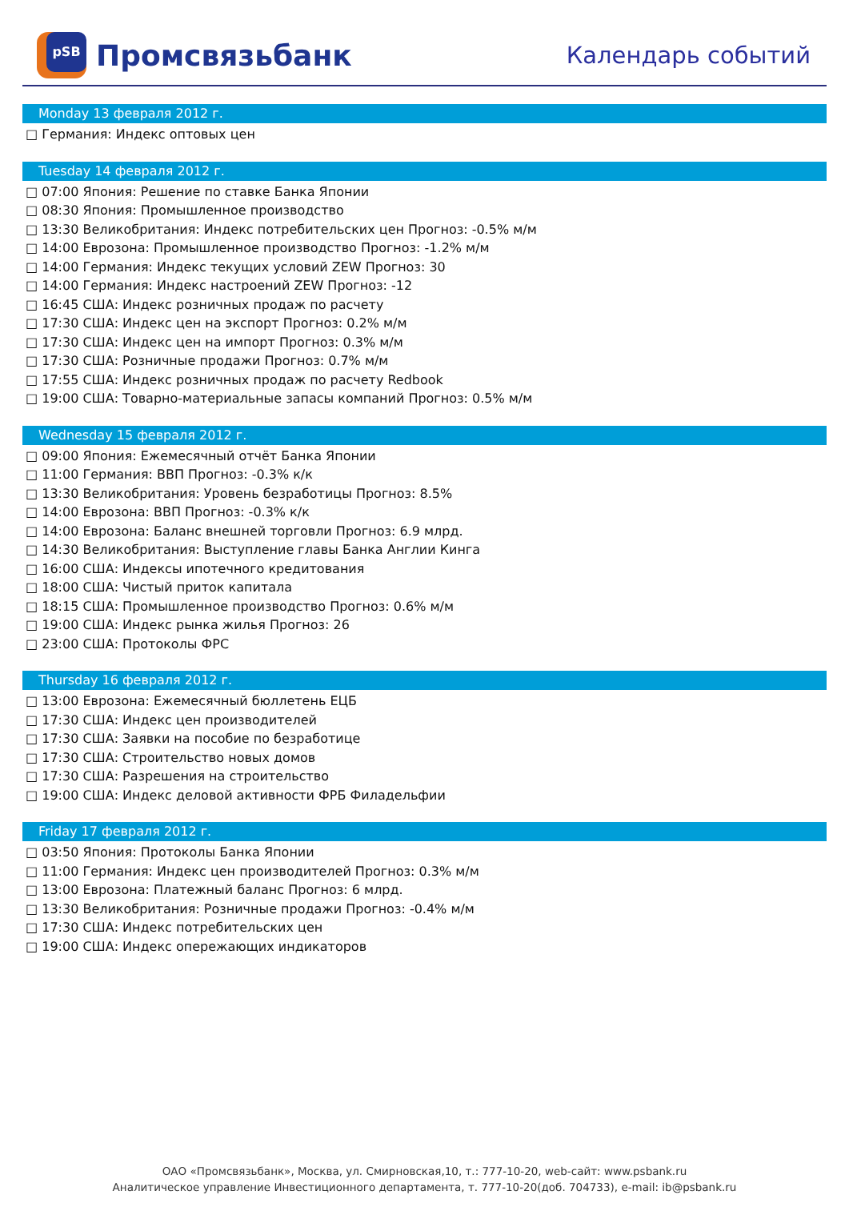pSB
Промсвязьбанк
Календарь событий
Monday 13 февраля 2012 г.
□ Германия: Индекс оптовых цен
Tuesday 14 февраля 2012 г.
□ 07:00 Япония: Решение по ставке Банка Японии
□ 08:30 Япония: Промышленное производство
□ 13:30 Великобритания: Индекс потребительских цен Прогноз: -0.5% м/м
□ 14:00 Еврозона: Промышленное производство Прогноз: -1.2% м/м
□ 14:00 Германия: Индекс текущих условий ZEW Прогноз: 30
□ 14:00 Германия: Индекс настроений ZEW Прогноз: -12
□ 16:45 США: Индекс розничных продаж по расчету
□ 17:30 США: Индекс цен на экспорт Прогноз: 0.2% м/м
□ 17:30 США: Индекс цен на импорт Прогноз: 0.3% м/м
□ 17:30 США: Розничные продажи Прогноз: 0.7% м/м
□ 17:55 США: Индекс розничных продаж по расчету Redbook
□ 19:00 США: Товарно-материальные запасы компаний Прогноз: 0.5% м/м
Wednesday 15 февраля 2012 г.
□ 09:00 Япония: Ежемесячный отчёт Банка Японии
□ 11:00 Германия: ВВП Прогноз: -0.3% к/к
□ 13:30 Великобритания: Уровень безработицы Прогноз: 8.5%
□ 14:00 Еврозона: ВВП Прогноз: -0.3% к/к
□ 14:00 Еврозона: Баланс внешней торговли Прогноз: 6.9 млрд.
□ 14:30 Великобритания: Выступление главы Банка Англии Кинга
□ 16:00 США: Индексы ипотечного кредитования
□ 18:00 США: Чистый приток капитала
□ 18:15 США: Промышленное производство Прогноз: 0.6% м/м
□ 19:00 США: Индекс рынка жилья Прогноз: 26
□ 23:00 США: Протоколы ФРС
Thursday 16 февраля 2012 г.
□ 13:00 Еврозона: Ежемесячный бюллетень ЕЦБ
□ 17:30 США: Индекс цен производителей
□ 17:30 США: Заявки на пособие по безработице
□ 17:30 США: Строительство новых домов
□ 17:30 США: Разрешения на строительство
□ 19:00 США: Индекс деловой активности ФРБ Филадельфии
Friday 17 февраля 2012 г.
□ 03:50 Япония: Протоколы Банка Японии
□ 11:00 Германия: Индекс цен производителей Прогноз: 0.3% м/м
□ 13:00 Еврозона: Платежный баланс Прогноз: 6 млрд.
□ 13:30 Великобритания: Розничные продажи Прогноз: -0.4% м/м
□ 17:30 США: Индекс потребительских цен
□ 19:00 США: Индекс опережающих индикаторов
ОАО «Промсвязьбанк», Москва, ул. Смирновская,10, т.: 777-10-20, web-сайт: www.psbank.ru
Аналитическое управление Инвестиционного департамента, т. 777-10-20(доб. 704733), e-mail: ib@psbank.ru